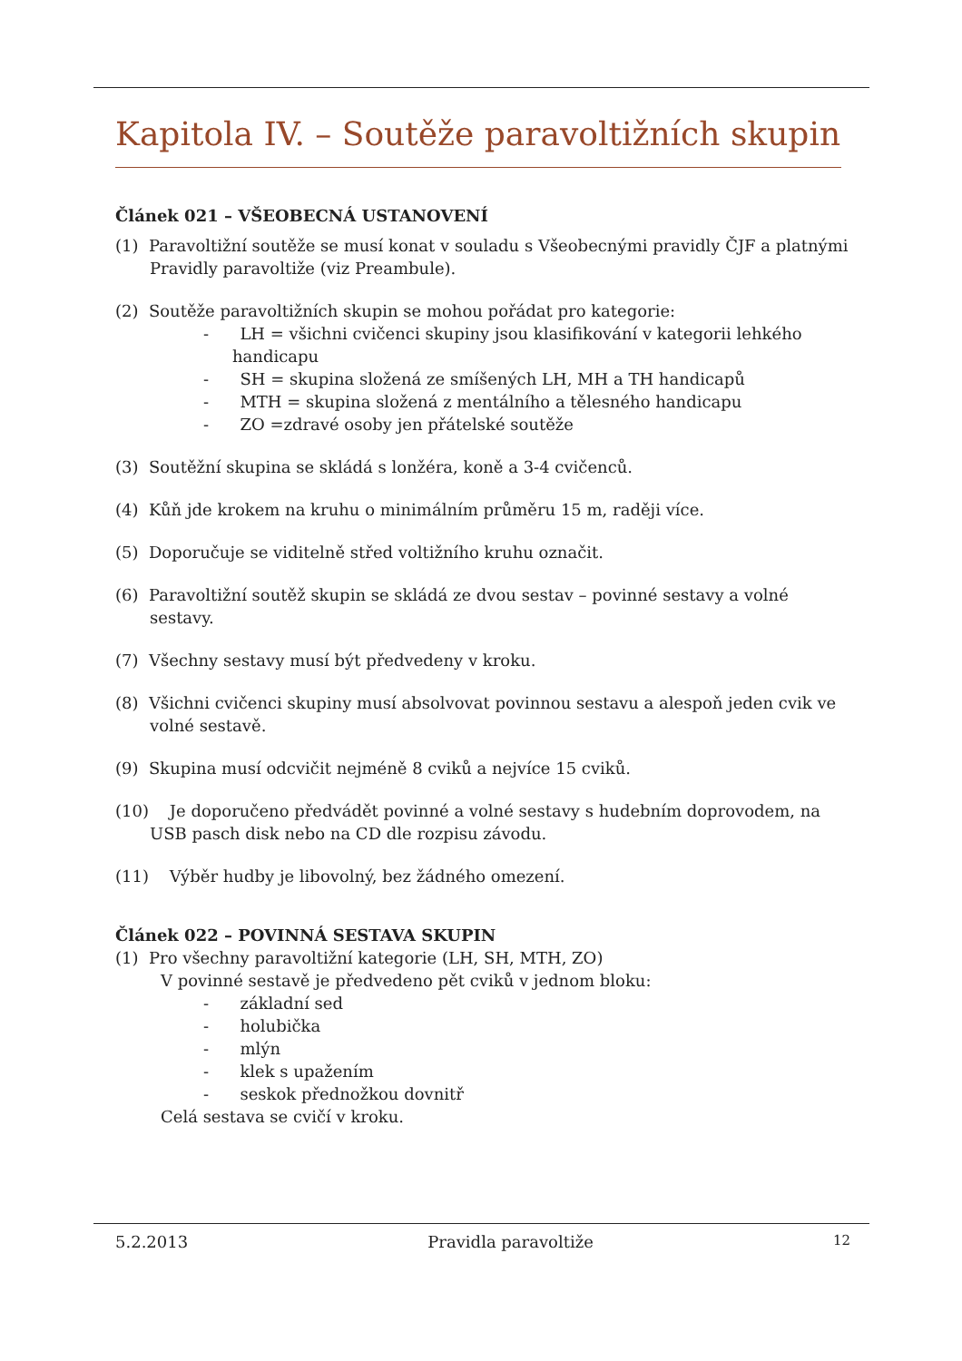Kapitola IV. – Soutěže paravoltižních skupin
Článek 021 – VŠEOBECNÁ USTANOVENÍ
(1) Paravoltižní soutěže se musí konat v souladu s Všeobecnými pravidly ČJF a platnými Pravidly paravoltiže (viz Preambule).
(2) Soutěže paravoltižních skupin se mohou pořádat pro kategorie:
- LH = všichni cvičenci skupiny jsou klasifikování v kategorii lehkého handicapu
- SH = skupina složená ze smíšených LH, MH a TH handicapů
- MTH = skupina složená z mentálního a tělesného handicapu
- ZO =zdravé osoby jen přátelské soutěže
(3) Soutěžní skupina se skládá s lonžéra, koně a 3-4 cvičenců.
(4) Kůň jde krokem na kruhu o minimálním průměru 15 m, raději více.
(5) Doporučuje se viditelně střed voltižního kruhu označit.
(6) Paravoltižní soutěž skupin se skládá ze dvou sestav – povinné sestavy a volné sestavy.
(7) Všechny sestavy musí být předvedeny v kroku.
(8) Všichni cvičenci skupiny musí absolvovat povinnou sestavu a alespoň jeden cvik ve volné sestavě.
(9) Skupina musí odcvičit nejméně 8 cviků a nejvíce 15 cviků.
(10) Je doporučeno předvádět povinné a volné sestavy s hudebním doprovodem, na USB pasch disk nebo na CD dle rozpisu závodu.
(11) Výběr hudby je libovolný, bez žádného omezení.
Článek 022 – POVINNÁ SESTAVA SKUPIN
(1) Pro všechny paravoltižní kategorie (LH, SH, MTH, ZO)
V povinné sestavě je předvedeno pět cviků v jednom bloku:
- základní sed
- holubička
- mlýn
- klek s upažením
- seskok přednožkou dovnitř
Celá sestava se cvičí v kroku.
5.2.2013 Pravidla paravoltiže 12